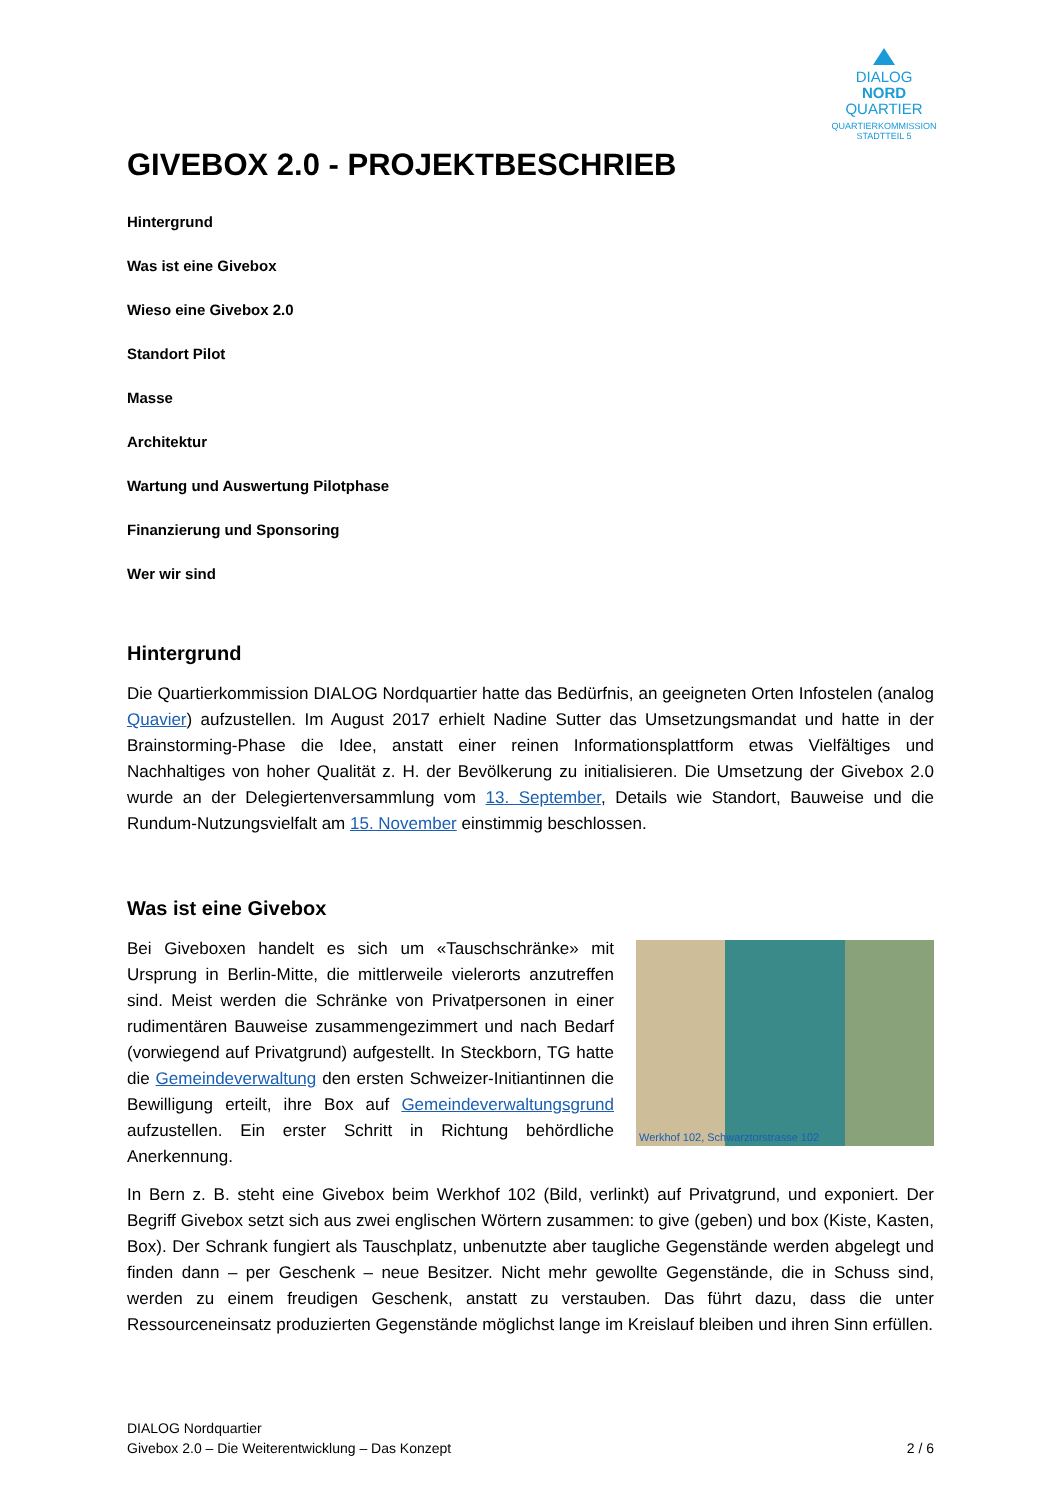DIALOG
NORD
QUARTIER
QUARTIERKOMMISSION
STADTTEIL 5
GIVEBOX 2.0 - PROJEKTBESCHRIEB
Hintergrund
Was ist eine Givebox
Wieso eine Givebox 2.0
Standort Pilot
Masse
Architektur
Wartung und Auswertung Pilotphase
Finanzierung und Sponsoring
Wer wir sind
Hintergrund
Die Quartierkommission DIALOG Nordquartier hatte das Bedürfnis, an geeigneten Orten Infostelen (analog Quavier) aufzustellen. Im August 2017 erhielt Nadine Sutter das Umsetzungsmandat und hatte in der Brainstorming-Phase die Idee, anstatt einer reinen Informationsplattform etwas Vielfältiges und Nachhaltiges von hoher Qualität z. H. der Bevölkerung zu initialisieren. Die Umsetzung der Givebox 2.0 wurde an der Delegiertenversammlung vom 13. September, Details wie Standort, Bauweise und die Rundum-Nutzungsvielfalt am 15. November einstimmig beschlossen.
Was ist eine Givebox
Werkhof 102, Schwarztorstrasse 102
Bei Giveboxen handelt es sich um «Tauschschränke» mit Ursprung in Berlin-Mitte, die mittlerweile vielerorts anzutreffen sind. Meist werden die Schränke von Privatpersonen in einer rudimentären Bauweise zusammengezimmert und nach Bedarf (vorwiegend auf Privatgrund) aufgestellt. In Steckborn, TG hatte die Gemeindeverwaltung den ersten Schweizer-Initiantinnen die Bewilligung erteilt, ihre Box auf Gemeindeverwaltungsgrund aufzustellen. Ein erster Schritt in Richtung behördliche Anerkennung.
In Bern z. B. steht eine Givebox beim Werkhof 102 (Bild, verlinkt) auf Privatgrund, und exponiert. Der Begriff Givebox setzt sich aus zwei englischen Wörtern zusammen: to give (geben) und box (Kiste, Kasten, Box). Der Schrank fungiert als Tauschplatz, unbenutzte aber taugliche Gegenstände werden abgelegt und finden dann – per Geschenk – neue Besitzer. Nicht mehr gewollte Gegenstände, die in Schuss sind, werden zu einem freudigen Geschenk, anstatt zu verstauben. Das führt dazu, dass die unter Ressourceneinsatz produzierten Gegenstände möglichst lange im Kreislauf bleiben und ihren Sinn erfüllen.
DIALOG Nordquartier
Givebox 2.0 – Die Weiterentwicklung – Das Konzept 2 / 6